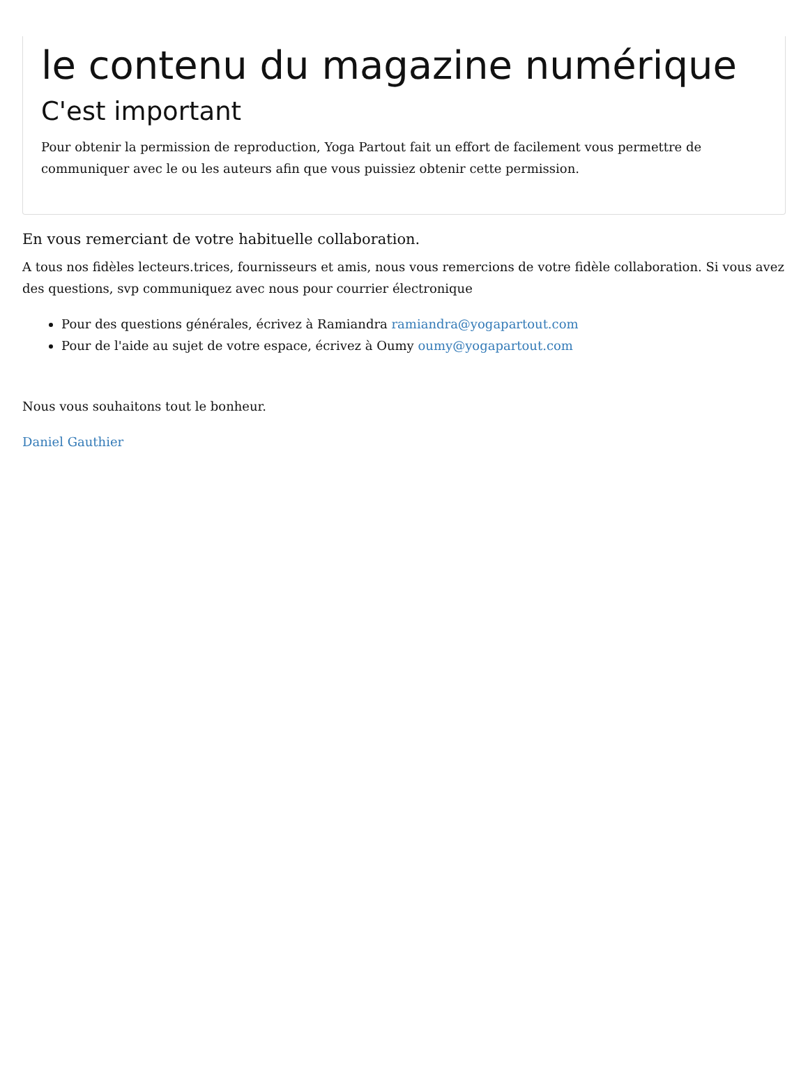le contenu du magazine numérique
C'est important
Pour obtenir la permission de reproduction, Yoga Partout fait un effort de facilement vous permettre de communiquer avec le ou les auteurs afin que vous puissiez obtenir cette permission.
En vous remerciant de votre habituelle collaboration.
A tous nos fidèles lecteurs.trices, fournisseurs et amis, nous vous remercions de votre fidèle collaboration. Si vous avez des questions, svp communiquez avec nous pour courrier électronique
Pour des questions générales, écrivez à Ramiandra ramiandra@yogapartout.com
Pour de l'aide au sujet de votre espace, écrivez à Oumy oumy@yogapartout.com
Nous vous souhaitons tout le bonheur.
Daniel Gauthier